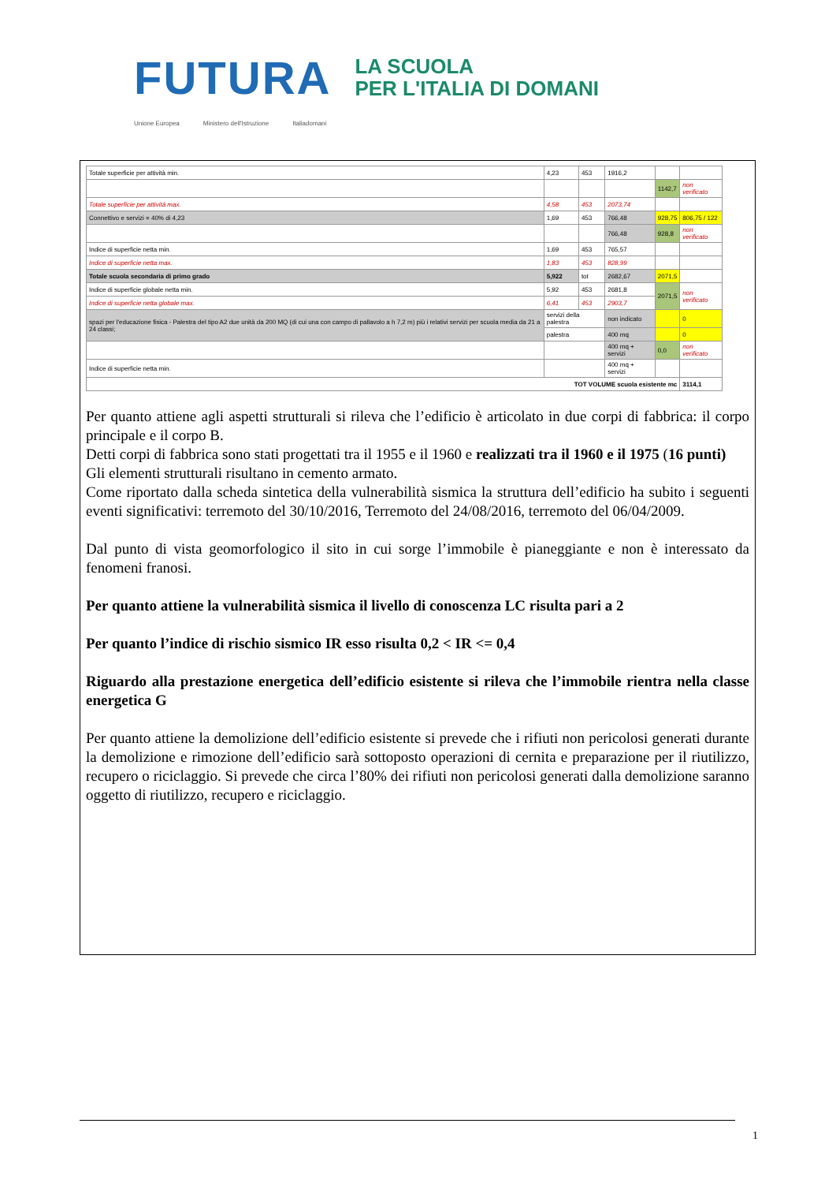FUTURA LA SCUOLA
PER L'ITALIA DI DOMANI
Unione Europea Ministero dell'Istruzione Italiadomani
| Totale superficie per attività min. | 4,23 | 453 | 1916,2 | | |
| | | | | 1142,7 | non verificato |
| Totale superficie per attività max. | 4,58 | 453 | 2073,74 | | |
| Connettivo e servizi = 40% di 4,23 | 1,69 | 453 | 766,48 | 928,75 | 806,75 / 122 |
| | | | 766,48 | 928,8 | non verificato |
| Indice di superficie netta min. | 1,69 | 453 | 765,57 | | |
| Indice di superficie netta max. | 1,83 | 453 | 828,99 | | |
| Totale scuola secondaria di primo grado | 5,922 | tot | 2682,67 | 2071,5 | |
| Indice di superficie globale netta min. | 5,92 | 453 | 2681,8 | 2071,5 | non verificato |
| Indice di superficie netta globale max. | 6,41 | 453 | 2903,7 | | |
| spazi per l'educazione fisica - Palestra del tipo A2 due unità da 200 MQ (di cui una con campo di pallavolo a h 7,2 m) più i relativi servizi per scuola media da 21 a 24 classi; | servizi della palestra | | non indicato | | 0 |
| | palestra | | 400 mq | | 0 |
| | | | 400 mq + servizi | 0,0 | non verificato |
| Indice di superficie netta min. | | | 400 mq + servizi | | |
| TOT VOLUME scuola esistente mc | | | | | 3114,1 |
Per quanto attiene agli aspetti strutturali si rileva che l’edificio è articolato in due corpi di fabbrica: il corpo principale e il corpo B.
Detti corpi di fabbrica sono stati progettati tra il 1955 e il 1960 e realizzati tra il 1960 e il 1975 (16 punti)
Gli elementi strutturali risultano in cemento armato.
Come riportato dalla scheda sintetica della vulnerabilità sismica la struttura dell’edificio ha subito i seguenti eventi significativi: terremoto del 30/10/2016, Terremoto del 24/08/2016, terremoto del 06/04/2009.
Dal punto di vista geomorfologico il sito in cui sorge l’immobile è pianeggiante e non è interessato da fenomeni franosi.
Per quanto attiene la vulnerabilità sismica il livello di conoscenza LC risulta pari a 2
Per quanto l’indice di rischio sismico IR esso risulta 0,2 < IR <= 0,4
Riguardo alla prestazione energetica dell’edificio esistente si rileva che l’immobile rientra nella classe energetica G
Per quanto attiene la demolizione dell’edificio esistente si prevede che i rifiuti non pericolosi generati durante la demolizione e rimozione dell’edificio sarà sottoposto operazioni di cernita e preparazione per il riutilizzo, recupero o riciclaggio. Si prevede che circa l’80% dei rifiuti non pericolosi generati dalla demolizione saranno oggetto di riutilizzo, recupero e riciclaggio.
1